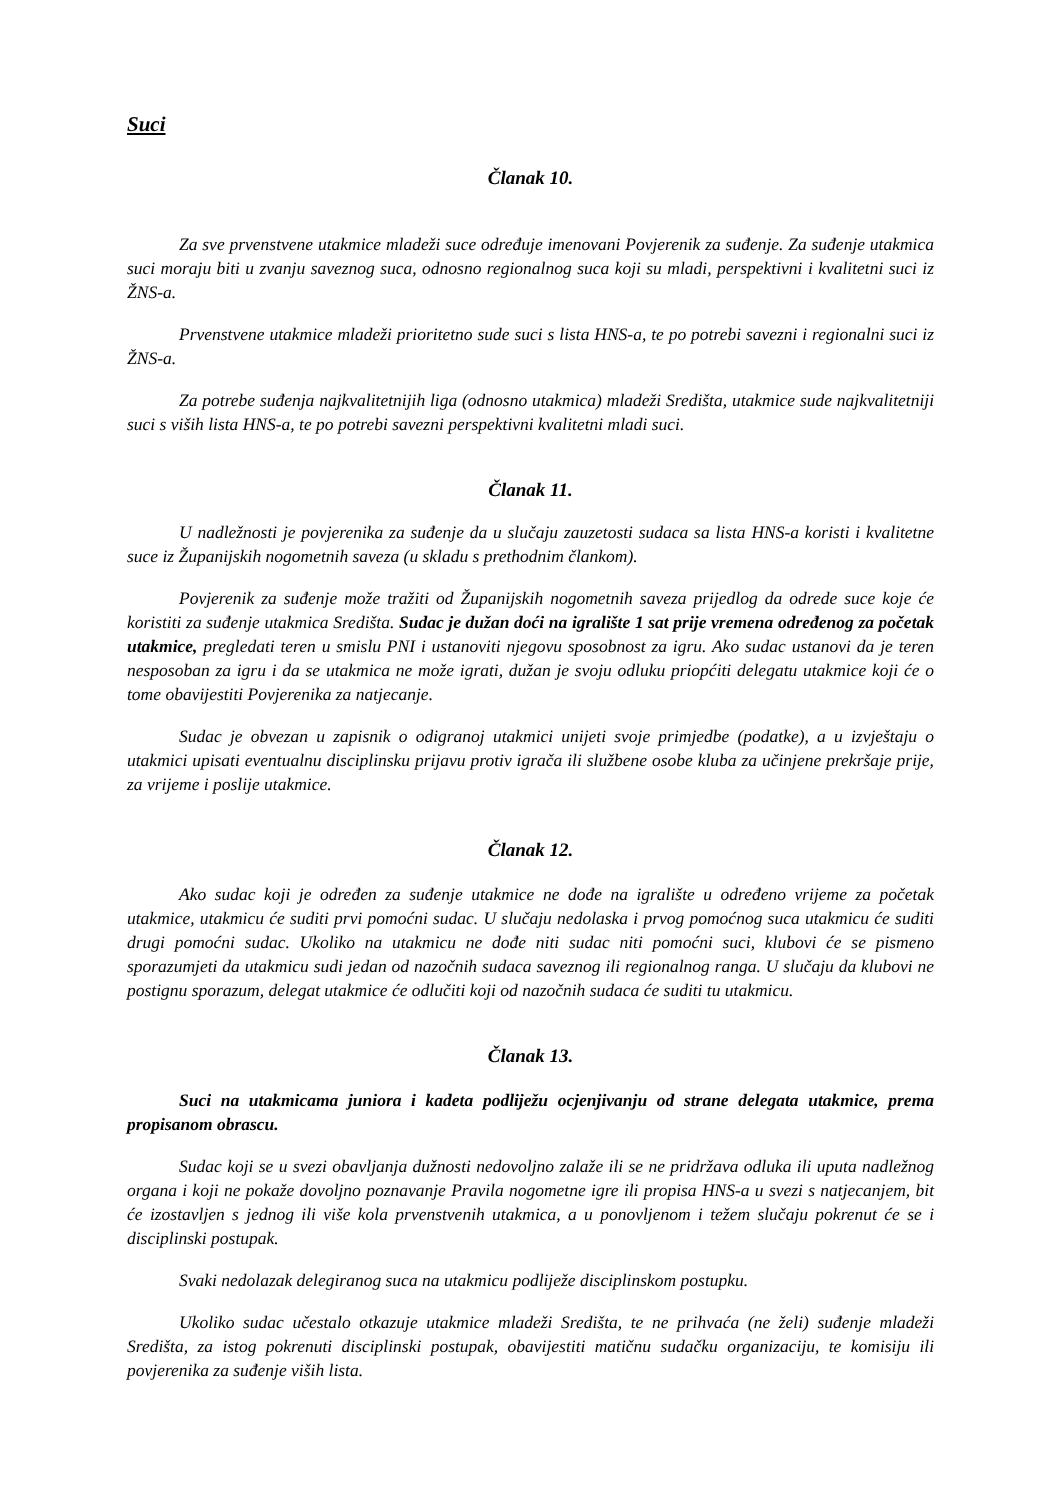Suci
Članak 10.
Za sve prvenstvene utakmice mladeži suce određuje imenovani Povjerenik za suđenje. Za suđenje utakmica suci moraju biti u zvanju saveznog suca, odnosno regionalnog suca koji su mladi, perspektivni i kvalitetni suci iz ŽNS-a.
Prvenstvene utakmice mladeži prioritetno sude suci s lista HNS-a, te po potrebi savezni i regionalni suci iz ŽNS-a.
Za potrebe suđenja najkvalitetnijih liga (odnosno utakmica) mladeži Središta, utakmice sude najkvalitetniji suci s viših lista HNS-a, te po potrebi savezni perspektivni kvalitetni mladi suci.
Članak 11.
U nadležnosti je povjerenika za suđenje da u slučaju zauzetosti sudaca sa lista HNS-a koristi i kvalitetne suce iz Županijskih nogometnih saveza (u skladu s prethodnim člankom).
Povjerenik za suđenje može tražiti od Županijskih nogometnih saveza prijedlog da odrede suce koje će koristiti za suđenje utakmica Središta. Sudac je dužan doći na igralište 1 sat prije vremena određenog za početak utakmice, pregledati teren u smislu PNI i ustanoviti njegovu sposobnost za igru. Ako sudac ustanovi da je teren nesposoban za igru i da se utakmica ne može igrati, dužan je svoju odluku priopćiti delegatu utakmice koji će o tome obavijestiti Povjerenika za natjecanje.
Sudac je obvezan u zapisnik o odigranoj utakmici unijeti svoje primjedbe (podatke), a u izvještaju o utakmici upisati eventualnu disciplinsku prijavu protiv igrača ili službene osobe kluba za učinjene prekršaje prije, za vrijeme i poslije utakmice.
Članak 12.
Ako sudac koji je određen za suđenje utakmice ne dođe na igralište u određeno vrijeme za početak utakmice, utakmicu će suditi prvi pomoćni sudac. U slučaju nedolaska i prvog pomoćnog suca utakmicu će suditi drugi pomoćni sudac. Ukoliko na utakmicu ne dođe niti sudac niti pomoćni suci, klubovi će se pismeno sporazumjeti da utakmicu sudi jedan od nazočnih sudaca saveznog ili regionalnog ranga. U slučaju da klubovi ne postignu sporazum, delegat utakmice će odlučiti koji od nazočnih sudaca će suditi tu utakmicu.
Članak 13.
Suci na utakmicama juniora i kadeta podliježu ocjenjivanju od strane delegata utakmice, prema propisanom obrascu.
Sudac koji se u svezi obavljanja dužnosti nedovoljno zalaže ili se ne pridržava odluka ili uputa nadležnog organa i koji ne pokaže dovoljno poznavanje Pravila nogometne igre ili propisa HNS-a u svezi s natjecanjem, bit će izostavljen s jednog ili više kola prvenstvenih utakmica, a u ponovljenom i težem slučaju pokrenut će se i disciplinski postupak.
Svaki nedolazak delegiranog suca na utakmicu podliježe disciplinskom postupku.
Ukoliko sudac učestalo otkazuje utakmice mladeži Središta, te ne prihvaća (ne želi) suđenje mladeži Središta, za istog pokrenuti disciplinski postupak, obavijestiti matičnu sudačku organizaciju, te komisiju ili povjerenika za suđenje viših lista.